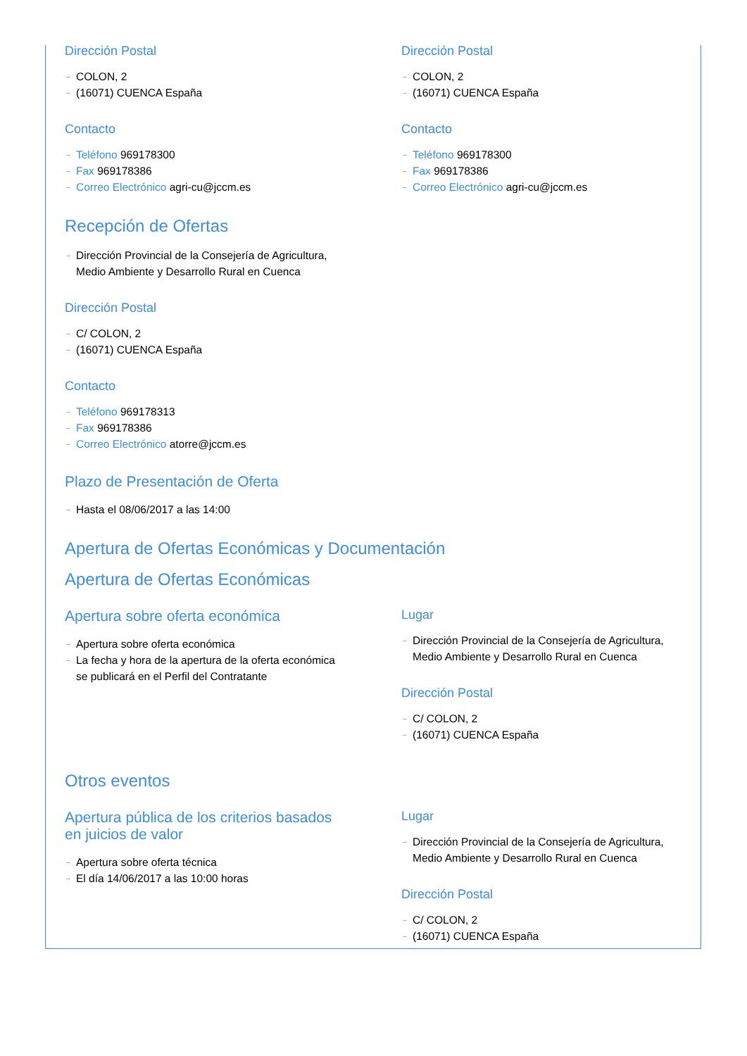Dirección Postal
→ COLON, 2
→ (16071) CUENCA España
Contacto
→ Teléfono 969178300
→ Fax 969178386
→ Correo Electrónico agri-cu@jccm.es
Dirección Postal
→ COLON, 2
→ (16071) CUENCA España
Contacto
→ Teléfono 969178300
→ Fax 969178386
→ Correo Electrónico agri-cu@jccm.es
Recepción de Ofertas
→ Dirección Provincial de la Consejería de Agricultura, Medio Ambiente y Desarrollo Rural en Cuenca
Dirección Postal
→ C/ COLON, 2
→ (16071) CUENCA España
Contacto
→ Teléfono 969178313
→ Fax 969178386
→ Correo Electrónico atorre@jccm.es
Plazo de Presentación de Oferta
→ Hasta el 08/06/2017 a las 14:00
Apertura de Ofertas Económicas y Documentación
Apertura de Ofertas Económicas
Apertura sobre oferta económica
→ Apertura sobre oferta económica
→ La fecha y hora de la apertura de la oferta económica se publicará en el Perfil del Contratante
Lugar
→ Dirección Provincial de la Consejería de Agricultura, Medio Ambiente y Desarrollo Rural en Cuenca
Dirección Postal
→ C/ COLON, 2
→ (16071) CUENCA España
Otros eventos
Apertura pública de los criterios basados en juicios de valor
→ Apertura sobre oferta técnica
→ El día 14/06/2017 a las 10:00 horas
Lugar
→ Dirección Provincial de la Consejería de Agricultura, Medio Ambiente y Desarrollo Rural en Cuenca
Dirección Postal
→ C/ COLON, 2
→ (16071) CUENCA España